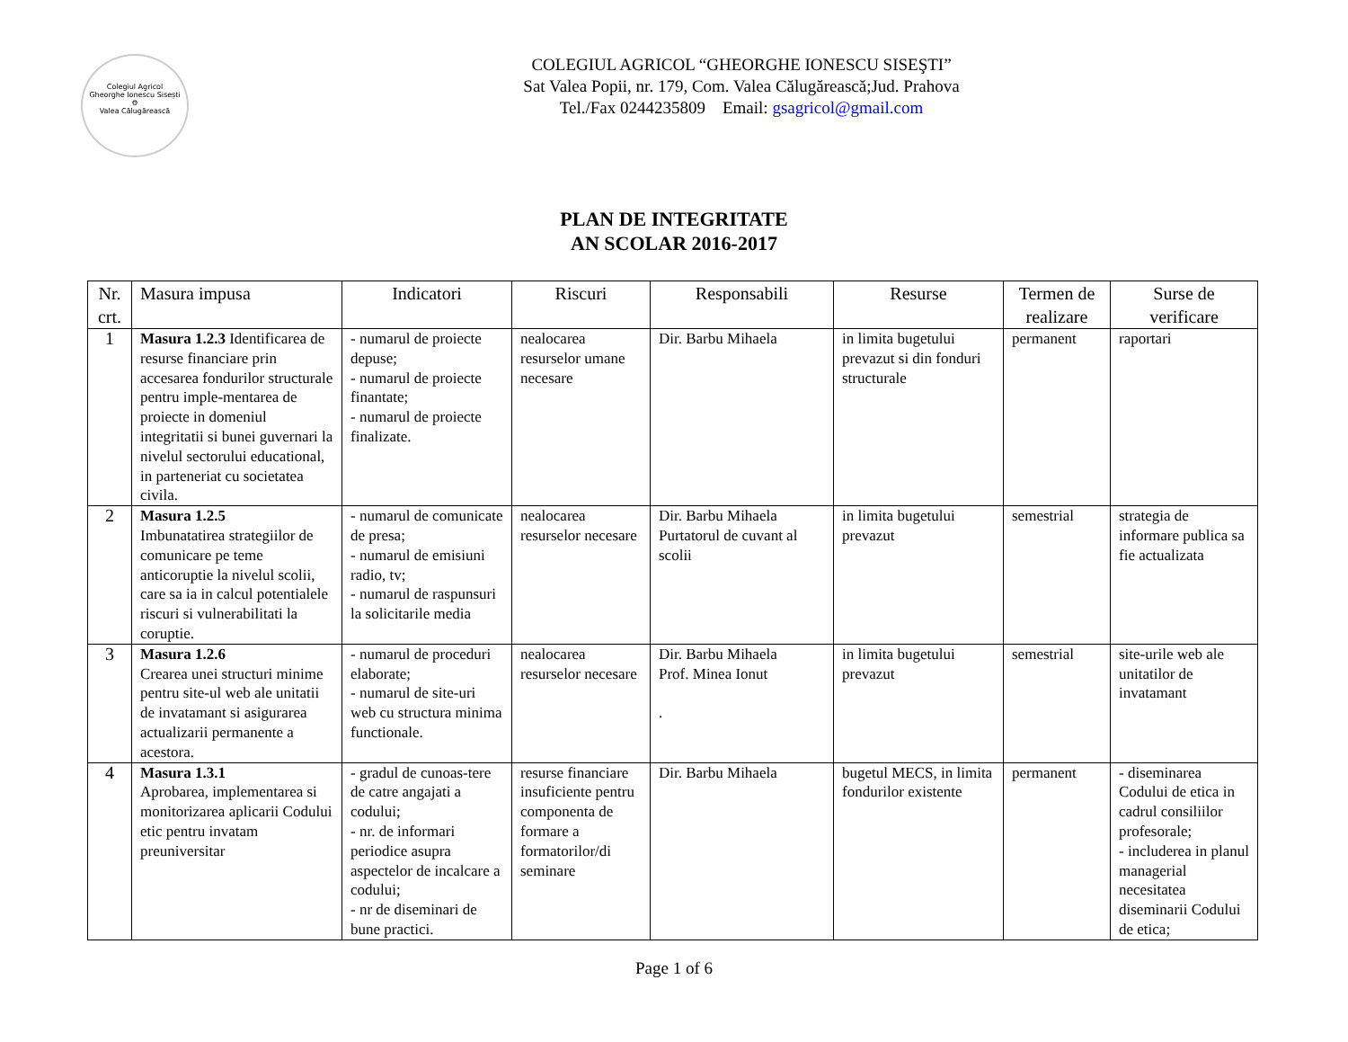Colegiul Agricol
Gheorghe Ionescu Sisești
⚙
Valea Călugărească
COLEGIUL AGRICOL “GHEORGHE IONESCU SISEŞTI”
Sat Valea Popii, nr. 179, Com. Valea Călugărească;Jud. Prahova
Tel./Fax 0244235809 Email: gsagricol@gmail.com
PLAN DE INTEGRITATE
AN SCOLAR 2016-2017
| Nr. crt. | Masura impusa | Indicatori | Riscuri | Responsabili | Resurse | Termen de realizare | Surse de verificare |
| --- | --- | --- | --- | --- | --- | --- | --- |
| 1 | Masura 1.2.3 Identificarea de resurse financiare prin accesarea fondurilor structurale pentru imple-mentarea de proiecte in domeniul integritatii si bunei guvernari la nivelul sectorului educational, in parteneriat cu societatea civila. | - numarul de proiecte depuse; - numarul de proiecte finantate; - numarul de proiecte finalizate. | nealocarea resurselor umane necesare | Dir. Barbu Mihaela | in limita bugetului prevazut si din fonduri structurale | permanent | raportari |
| 2 | Masura 1.2.5 Imbunatatirea strategiilor de comunicare pe teme anticoruptie la nivelul scolii, care sa ia in calcul potentialele riscuri si vulnerabilitati la coruptie. | - numarul de comunicate de presa; - numarul de emisiuni radio, tv; - numarul de raspunsuri la solicitarile media | nealocarea resurselor necesare | Dir. Barbu Mihaela Purtatorul de cuvant al scolii | in limita bugetului prevazut | semestrial | strategia de informare publica sa fie actualizata |
| 3 | Masura 1.2.6 Crearea unei structuri minime pentru site-ul web ale unitatii de invatamant si asigurarea actualizarii permanente a acestora. | - numarul de proceduri elaborate; - numarul de site-uri web cu structura minima functionale. | nealocarea resurselor necesare | Dir. Barbu Mihaela Prof. Minea Ionut . | in limita bugetului prevazut | semestrial | site-urile web ale unitatilor de invatamant |
| 4 | Masura 1.3.1 Aprobarea, implementarea si monitorizarea aplicarii Codului etic pentru invatam preuniversitar | - gradul de cunoas-tere de catre angajati a codului; - nr. de informari periodice asupra aspectelor de incalcare a codului; - nr de diseminari de bune practici. | resurse financiare insuficiente pentru componenta de formare a formatorilor/di seminare | Dir. Barbu Mihaela | bugetul MECS, in limita fondurilor existente | permanent | - diseminarea Codului de etica in cadrul consiliilor profesorale; - includerea in planul managerial necesitatea diseminarii Codului de etica; |
Page 1 of 6